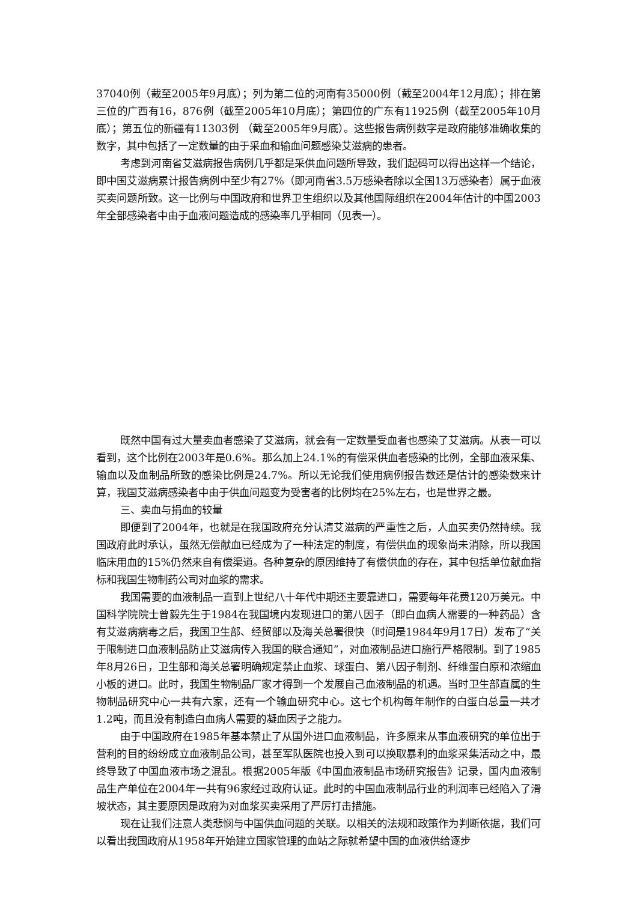37040例（截至2005年9月底）；列为第二位的河南有35000例（截至2004年12月底）；排在第三位的广西有16，876例（截至2005年10月底）；第四位的广东有11925例（截至2005年10月底）；第五位的新疆有11303例 （截至2005年9月底）。这些报告病例数字是政府能够准确收集的数字，其中包括了一定数量的由于采血和输血问题感染艾滋病的患者。
考虑到河南省艾滋病报告病例几乎都是采供血问题所导致，我们起码可以得出这样一个结论，即中国艾滋病累计报告病例中至少有27%（即河南省3.5万感染者除以全国13万感染者）属于血液买卖问题所致。这一比例与中国政府和世界卫生组织以及其他国际组织在2004年估计的中国2003年全部感染者中由于血液问题造成的感染率几乎相同（见表一）。
既然中国有过大量卖血者感染了艾滋病，就会有一定数量受血者也感染了艾滋病。从表一可以看到，这个比例在2003年是0.6%。那么加上24.1%的有偿采供血者感染的比例，全部血液采集、输血以及血制品所致的感染比例是24.7%。所以无论我们使用病例报告数还是估计的感染数来计算，我国艾滋病感染者中由于供血问题变为受害者的比例均在25%左右，也是世界之最。
三、卖血与捐血的较量
即便到了2004年，也就是在我国政府充分认清艾滋病的严重性之后，人血买卖仍然持续。我国政府此时承认，虽然无偿献血已经成为了一种法定的制度，有偿供血的现象尚未消除，所以我国临床用血的15%仍然来自有偿渠道。各种复杂的原因维持了有偿供血的存在，其中包括单位献血指标和我国生物制药公司对血浆的需求。
我国需要的血液制品一直到上世纪八十年代中期还主要靠进口，需要每年花费120万美元。中国科学院院士曾毅先生于1984在我国境内发现进口的第八因子（即白血病人需要的一种药品）含有艾滋病病毒之后，我国卫生部、经贸部以及海关总署很快（时间是1984年9月17日）发布了“关于限制进口血液制品防止艾滋病传入我国的联合通知”，对血液制品进口施行严格限制。到了1985年8月26日，卫生部和海关总署明确规定禁止血浆、球蛋白、第八因子制剂、纤维蛋白原和浓缩血小板的进口。此时，我国生物制品厂家才得到一个发展自己血液制品的机遇。当时卫生部直属的生物制品研究中心一共有六家，还有一个输血研究中心。这七个机构每年制作的白蛋白总量一共才1.2吨，而且没有制造白血病人需要的凝血因子之能力。
由于中国政府在1985年基本禁止了从国外进口血液制品，许多原来从事血液研究的单位出于营利的目的纷纷成立血液制品公司，甚至军队医院也投入到可以换取暴利的血浆采集活动之中，最终导致了中国血液市场之混乱。根据2005年版《中国血液制品市场研究报告》记录，国内血液制品生产单位在2004年一共有96家经过政府认证。此时的中国血液制品行业的利润率已经陷入了滑坡状态，其主要原因是政府为对血浆买卖采用了严厉打击措施。
现在让我们注意人类悲悯与中国供血问题的关联。以相关的法规和政策作为判断依据，我们可以看出我国政府从1958年开始建立国家管理的血站之际就希望中国的血液供给逐步